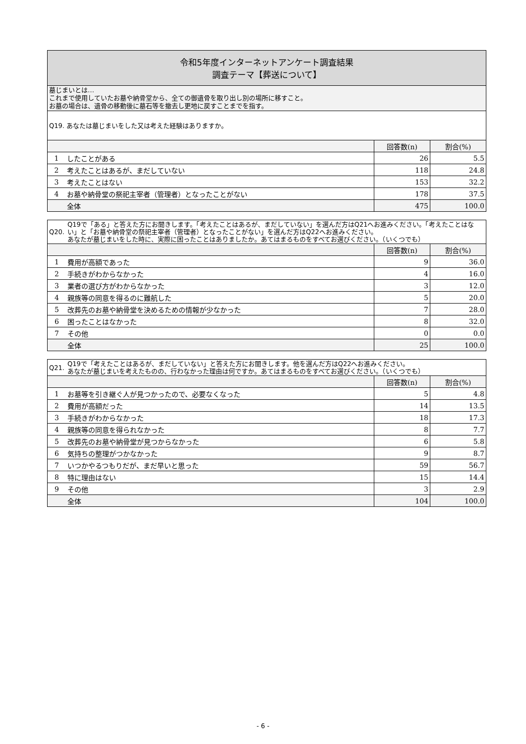| 令和5年度インターネットアンケート調査結果 調査テーマ【葬送について】 | | | |
| 墓じまいとは… これまで使用していたお墓や納骨堂から、全ての御遺骨を取り出し別の場所に移すこと。 お墓の場合は、遺骨の移動後に墓石等を撤去し更地に戻すことまでを指す。 | | | |
| Q19. あなたは墓じまいをした又は考えた経験はありますか。 | | | |
| | | 回答数(n) | 割合(%) |
| 1 | したことがある | 26 | 5.5 |
| 2 | 考えたことはあるが、まだしていない | 118 | 24.8 |
| 3 | 考えたことはない | 153 | 32.2 |
| 4 | お墓や納骨堂の祭祀主宰者（管理者）となったことがない | 178 | 37.5 |
| | 全体 | 475 | 100.0 |
| Q20. | Q19で「ある」と答えた方にお聞きします。「考えたことはあるが、まだしていない」を選んだ方はQ21へお進みください。「考えたことはない」と「お墓や納骨堂の祭祀主宰者（管理者）となったことがない」を選んだ方はQ22へお進みください。 あなたが墓じまいをした時に、実際に困ったことはありましたか。あてはまるものをすべてお選びください。（いくつでも） | | |
| | | 回答数(n) | 割合(%) |
| 1 | 費用が高額であった | 9 | 36.0 |
| 2 | 手続きがわからなかった | 4 | 16.0 |
| 3 | 業者の選び方がわからなかった | 3 | 12.0 |
| 4 | 親族等の同意を得るのに難航した | 5 | 20.0 |
| 5 | 改葬先のお墓や納骨堂を決めるための情報が少なかった | 7 | 28.0 |
| 6 | 困ったことはなかった | 8 | 32.0 |
| 7 | その他 | 0 | 0.0 |
| | 全体 | 25 | 100.0 |
| Q21. | Q19で「考えたことはあるが、まだしていない」と答えた方にお聞きします。他を選んだ方はQ22へお進みください。 あなたが墓じまいを考えたものの、行わなかった理由は何ですか。あてはまるものをすべてお選びください。（いくつでも） | | |
| | | 回答数(n) | 割合(%) |
| 1 | お墓等を引き継ぐ人が見つかったので、必要なくなった | 5 | 4.8 |
| 2 | 費用が高額だった | 14 | 13.5 |
| 3 | 手続きがわからなかった | 18 | 17.3 |
| 4 | 親族等の同意を得られなかった | 8 | 7.7 |
| 5 | 改葬先のお墓や納骨堂が見つからなかった | 6 | 5.8 |
| 6 | 気持ちの整理がつかなかった | 9 | 8.7 |
| 7 | いつかやるつもりだが、まだ早いと思った | 59 | 56.7 |
| 8 | 特に理由はない | 15 | 14.4 |
| 9 | その他 | 3 | 2.9 |
| | 全体 | 104 | 100.0 |
- 6 -